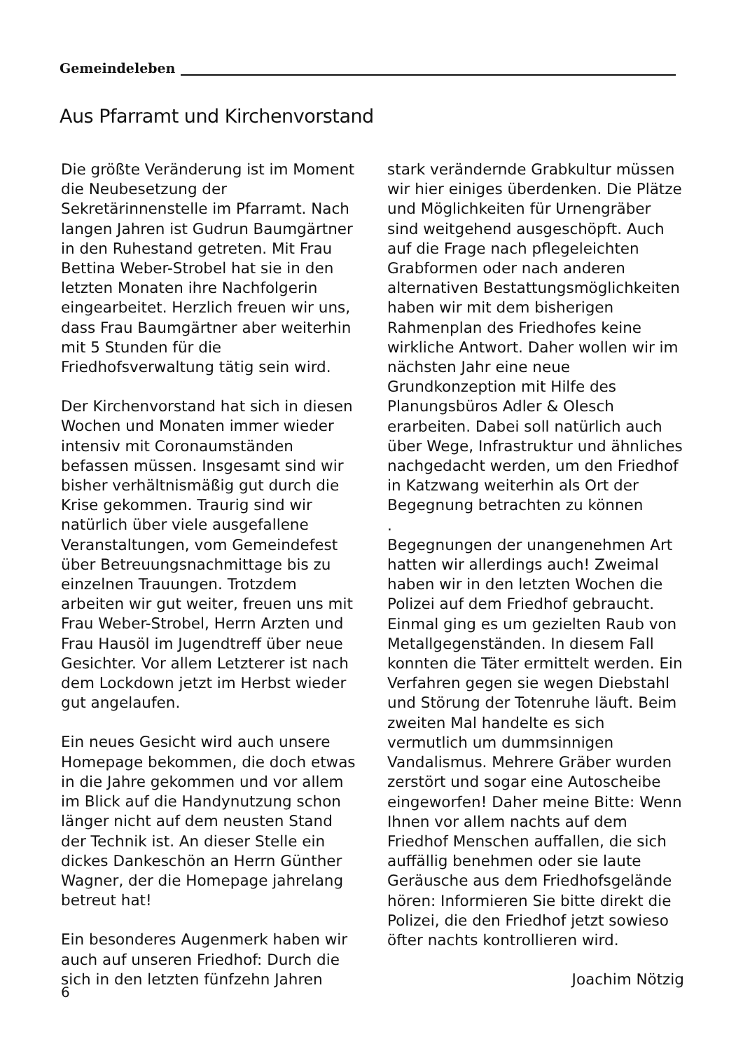Gemeindeleben
Aus Pfarramt und Kirchenvorstand
Die größte Veränderung ist im Moment die Neubesetzung der Sekretärinnenstelle im Pfarramt. Nach langen Jahren ist Gudrun Baumgärtner in den Ruhestand getreten. Mit Frau Bettina Weber-Strobel hat sie in den letzten Monaten ihre Nachfolgerin eingearbeitet. Herzlich freuen wir uns, dass Frau Baumgärtner aber weiterhin mit 5 Stunden für die Friedhofsverwaltung tätig sein wird.
Der Kirchenvorstand hat sich in diesen Wochen und Monaten immer wieder intensiv mit Coronaumständen befassen müssen. Insgesamt sind wir bisher verhältnismäßig gut durch die Krise gekommen. Traurig sind wir natürlich über viele ausgefallene Veranstaltungen, vom Gemeindefest über Betreuungsnachmittage bis zu einzelnen Trauungen. Trotzdem arbeiten wir gut weiter, freuen uns mit Frau Weber-Strobel, Herrn Arzten und Frau Hausöl im Jugendtreff über neue Gesichter. Vor allem Letzterer ist nach dem Lockdown jetzt im Herbst wieder gut angelaufen.
Ein neues Gesicht wird auch unsere Homepage bekommen, die doch etwas in die Jahre gekommen und vor allem im Blick auf die Handynutzung schon länger nicht auf dem neusten Stand der Technik ist. An dieser Stelle ein dickes Dankeschön an Herrn Günther Wagner, der die Homepage jahrelang betreut hat!
Ein besonderes Augenmerk haben wir auch auf unseren Friedhof: Durch die sich in den letzten fünfzehn Jahren
stark verändernde Grabkultur müssen wir hier einiges überdenken. Die Plätze und Möglichkeiten für Urnengräber sind weitgehend ausgeschöpft. Auch auf die Frage nach pflegeleichten Grabformen oder nach anderen alternativen Bestattungsmöglichkeiten haben wir mit dem bisherigen Rahmenplan des Friedhofes keine wirkliche Antwort. Daher wollen wir im nächsten Jahr eine neue Grundkonzeption mit Hilfe des Planungsbüros Adler & Olesch erarbeiten. Dabei soll natürlich auch über Wege, Infrastruktur und ähnliches nachgedacht werden, um den Friedhof in Katzwang weiterhin als Ort der Begegnung betrachten zu können
.
Begegnungen der unangenehmen Art hatten wir allerdings auch! Zweimal haben wir in den letzten Wochen die Polizei auf dem Friedhof gebraucht. Einmal ging es um gezielten Raub von Metallgegenständen. In diesem Fall konnten die Täter ermittelt werden. Ein Verfahren gegen sie wegen Diebstahl und Störung der Totenruhe läuft. Beim zweiten Mal handelte es sich vermutlich um dummsinnigen Vandalismus. Mehrere Gräber wurden zerstört und sogar eine Autoscheibe eingeworfen! Daher meine Bitte: Wenn Ihnen vor allem nachts auf dem Friedhof Menschen auffallen, die sich auffällig benehmen oder sie laute Geräusche aus dem Friedhofsgelände hören: Informieren Sie bitte direkt die Polizei, die den Friedhof jetzt sowieso öfter nachts kontrollieren wird.
Joachim Nötzig
6